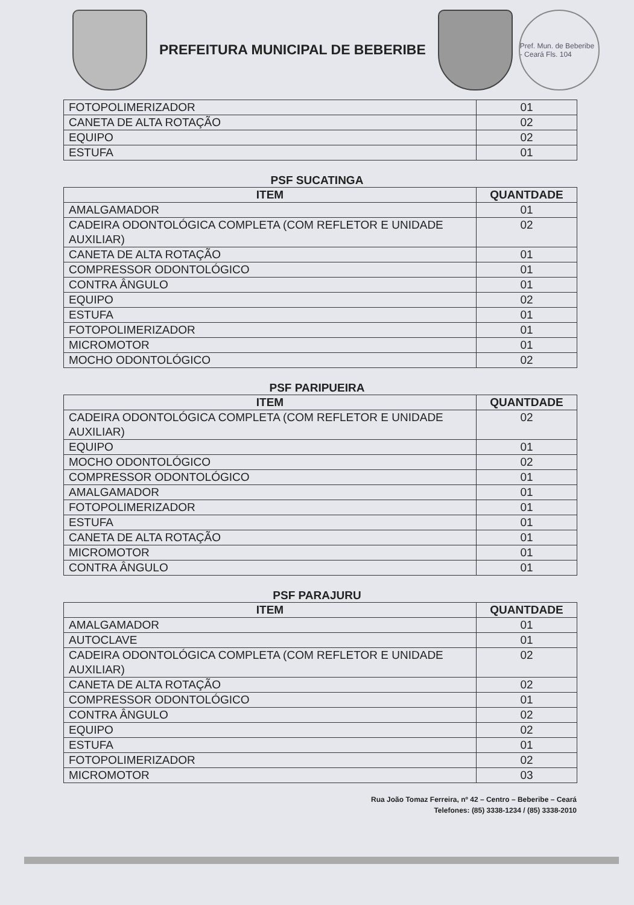PREFEITURA MUNICIPAL DE BEBERIBE
Pref. Mun. de Beberibe - Ceará Fls. 104
| FOTOPOLIMERIZADOR | 01 |
| CANETA DE ALTA ROTAÇÃO | 02 |
| EQUIPO | 02 |
| ESTUFA | 01 |
PSF SUCATINGA
| ITEM | QUANTDADE |
| --- | --- |
| AMALGAMADOR | 01 |
| CADEIRA ODONTOLÓGICA COMPLETA (COM REFLETOR E UNIDADE AUXILIAR) | 02 |
| CANETA DE ALTA ROTAÇÃO | 01 |
| COMPRESSOR ODONTOLÓGICO | 01 |
| CONTRA ÂNGULO | 01 |
| EQUIPO | 02 |
| ESTUFA | 01 |
| FOTOPOLIMERIZADOR | 01 |
| MICROMOTOR | 01 |
| MOCHO ODONTOLÓGICO | 02 |
PSF PARIPUEIRA
| ITEM | QUANTDADE |
| --- | --- |
| CADEIRA ODONTOLÓGICA COMPLETA (COM REFLETOR E UNIDADE AUXILIAR) | 02 |
| EQUIPO | 01 |
| MOCHO ODONTOLÓGICO | 02 |
| COMPRESSOR ODONTOLÓGICO | 01 |
| AMALGAMADOR | 01 |
| FOTOPOLIMERIZADOR | 01 |
| ESTUFA | 01 |
| CANETA DE ALTA ROTAÇÃO | 01 |
| MICROMOTOR | 01 |
| CONTRA ÂNGULO | 01 |
PSF PARAJURU
| ITEM | QUANTDADE |
| --- | --- |
| AMALGAMADOR | 01 |
| AUTOCLAVE | 01 |
| CADEIRA ODONTOLÓGICA COMPLETA (COM REFLETOR E UNIDADE AUXILIAR) | 02 |
| CANETA DE ALTA ROTAÇÃO | 02 |
| COMPRESSOR ODONTOLÓGICO | 01 |
| CONTRA ÂNGULO | 02 |
| EQUIPO | 02 |
| ESTUFA | 01 |
| FOTOPOLIMERIZADOR | 02 |
| MICROMOTOR | 03 |
Rua João Tomaz Ferreira, nº 42 – Centro – Beberibe – Ceará
Telefones: (85) 3338-1234 / (85) 3338-2010